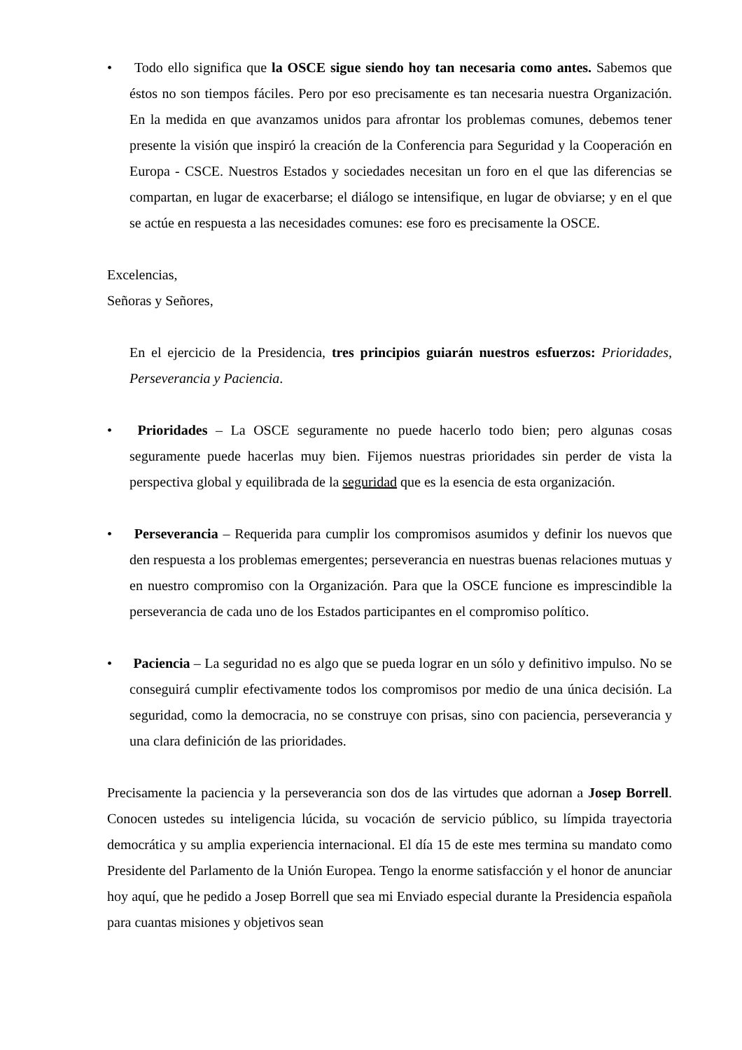• Todo ello significa que la OSCE sigue siendo hoy tan necesaria como antes. Sabemos que éstos no son tiempos fáciles. Pero por eso precisamente es tan necesaria nuestra Organización. En la medida en que avanzamos unidos para afrontar los problemas comunes, debemos tener presente la visión que inspiró la creación de la Conferencia para Seguridad y la Cooperación en Europa - CSCE. Nuestros Estados y sociedades necesitan un foro en el que las diferencias se compartan, en lugar de exacerbarse; el diálogo se intensifique, en lugar de obviarse; y en el que se actúe en respuesta a las necesidades comunes: ese foro es precisamente la OSCE.
Excelencias,
Señoras y Señores,
En el ejercicio de la Presidencia, tres principios guiarán nuestros esfuerzos: Prioridades, Perseverancia y Paciencia.
• Prioridades – La OSCE seguramente no puede hacerlo todo bien; pero algunas cosas seguramente puede hacerlas muy bien. Fijemos nuestras prioridades sin perder de vista la perspectiva global y equilibrada de la seguridad que es la esencia de esta organización.
• Perseverancia – Requerida para cumplir los compromisos asumidos y definir los nuevos que den respuesta a los problemas emergentes; perseverancia en nuestras buenas relaciones mutuas y en nuestro compromiso con la Organización. Para que la OSCE funcione es imprescindible la perseverancia de cada uno de los Estados participantes en el compromiso político.
• Paciencia – La seguridad no es algo que se pueda lograr en un sólo y definitivo impulso. No se conseguirá cumplir efectivamente todos los compromisos por medio de una única decisión. La seguridad, como la democracia, no se construye con prisas, sino con paciencia, perseverancia y una clara definición de las prioridades.
Precisamente la paciencia y la perseverancia son dos de las virtudes que adornan a Josep Borrell. Conocen ustedes su inteligencia lúcida, su vocación de servicio público, su límpida trayectoria democrática y su amplia experiencia internacional. El día 15 de este mes termina su mandato como Presidente del Parlamento de la Unión Europea. Tengo la enorme satisfacción y el honor de anunciar hoy aquí, que he pedido a Josep Borrell que sea mi Enviado especial durante la Presidencia española para cuantas misiones y objetivos sean